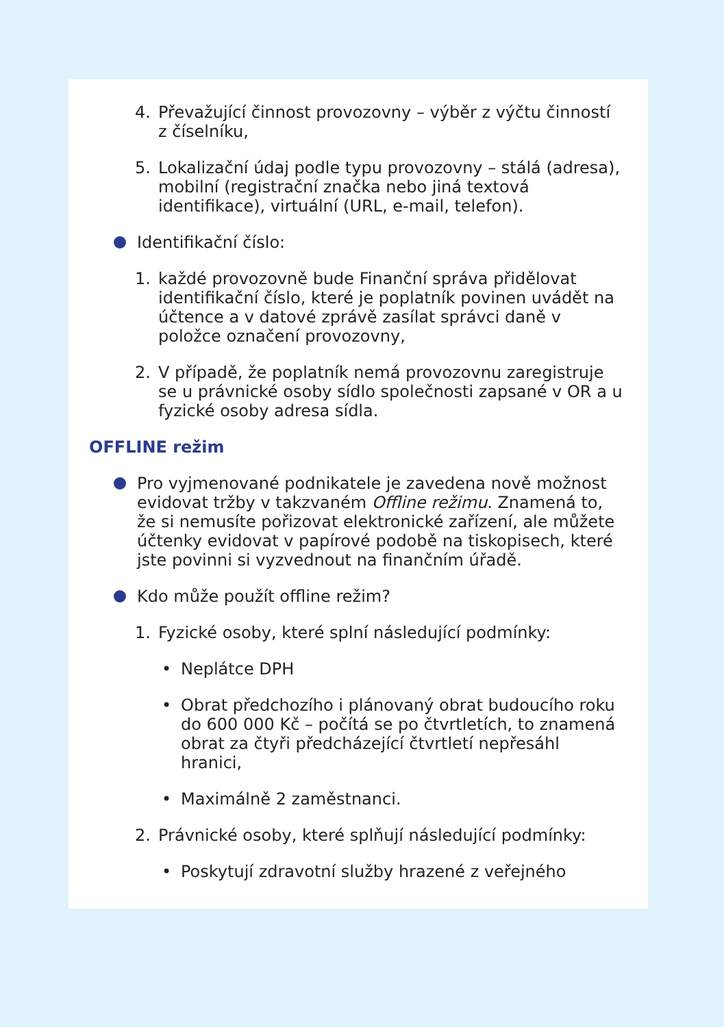4. Převažující činnost provozovny – výběr z výčtu činností z číselníku,
5. Lokalizační údaj podle typu provozovny – stálá (adresa), mobilní (registrační značka nebo jiná textová identifikace), virtuální (URL, e-mail, telefon).
Identifikační číslo:
1. každé provozovně bude Finanční správa přidělovat identifikační číslo, které je poplatník povinen uvádět na účtence a v datové zprávě zasílat správci daně v položce označení provozovny,
2. V případě, že poplatník nemá provozovnu zaregistruje se u právnické osoby sídlo společnosti zapsané v OR a u fyzické osoby adresa sídla.
OFFLINE režim
Pro vyjmenované podnikatele je zavedena nově možnost evidovat tržby v takzvaném Offline režimu. Znamená to, že si nemusíte pořizovat elektronické zařízení, ale můžete účtenky evidovat v papírové podobě na tiskopisech, které jste povinni si vyzvednout na finančním úřadě.
Kdo může použít offline režim?
1. Fyzické osoby, které splní následující podmínky:
• Neplátce DPH
• Obrat předchozího i plánovaný obrat budoucího roku do 600 000 Kč – počítá se po čtvrtletích, to znamená obrat za čtyři předcházející čtvrtletí nepřesáhl hranici,
• Maximálně 2 zaměstnanci.
2. Právnické osoby, které splňují následující podmínky:
• Poskytují zdravotní služby hrazené z veřejného